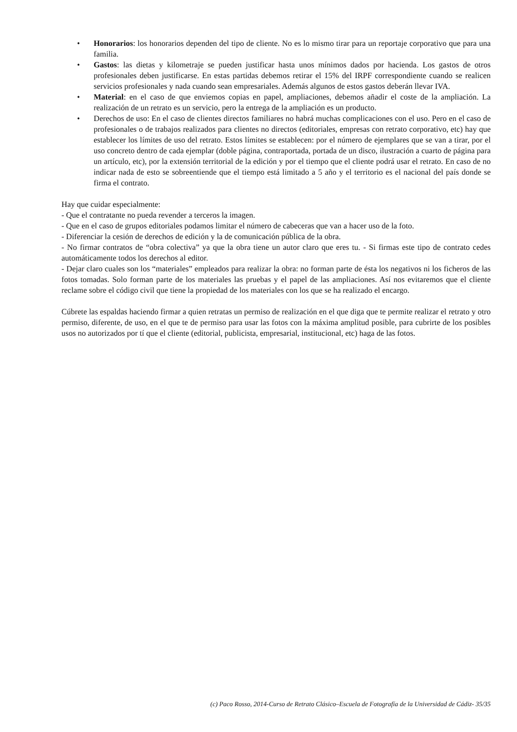• Honorarios: los honorarios dependen del tipo de cliente. No es lo mismo tirar para un reportaje corporativo que para una familia.
• Gastos: las dietas y kilometraje se pueden justificar hasta unos mínimos dados por hacienda. Los gastos de otros profesionales deben justificarse. En estas partidas debemos retirar el 15% del IRPF correspondiente cuando se realicen servicios profesionales y nada cuando sean empresariales. Además algunos de estos gastos deberán llevar IVA.
• Material: en el caso de que enviemos copias en papel, ampliaciones, debemos añadir el coste de la ampliación. La realización de un retrato es un servicio, pero la entrega de la ampliación es un producto.
• Derechos de uso: En el caso de clientes directos familiares no habrá muchas complicaciones con el uso. Pero en el caso de profesionales o de trabajos realizados para clientes no directos (editoriales, empresas con retrato corporativo, etc) hay que establecer los límites de uso del retrato. Estos límites se establecen: por el número de ejemplares que se van a tirar, por el uso concreto dentro de cada ejemplar (doble página, contraportada, portada de un disco, ilustración a cuarto de página para un artículo, etc), por la extensión territorial de la edición y por el tiempo que el cliente podrá usar el retrato. En caso de no indicar nada de esto se sobreentiende que el tiempo está limitado a 5 año y el territorio es el nacional del país donde se firma el contrato.
Hay que cuidar especialmente:
- Que el contratante no pueda revender a terceros la imagen.
- Que en el caso de grupos editoriales podamos limitar el número de cabeceras que van a hacer uso de la foto.
- Diferenciar la cesión de derechos de edición y la de comunicación pública de la obra.
- No firmar contratos de “obra colectiva” ya que la obra tiene un autor claro que eres tu. - Si firmas este tipo de contrato cedes automáticamente todos los derechos al editor.
- Dejar claro cuales son los “materiales” empleados para realizar la obra: no forman parte de ésta los negativos ni los ficheros de las fotos tomadas. Solo forman parte de los materiales las pruebas y el papel de las ampliaciones. Así nos evitaremos que el cliente reclame sobre el código civil que tiene la propiedad de los materiales con los que se ha realizado el encargo.
Cúbrete las espaldas haciendo firmar a quien retratas un permiso de realización en el que diga que te permite realizar el retrato y otro permiso, diferente, de uso, en el que te de permiso para usar las fotos con la máxima amplitud posible, para cubrirte de los posibles usos no autorizados por tí que el cliente (editorial, publicista, empresarial, institucional, etc) haga de las fotos.
(c) Paco Rosso, 2014-Curso de Retrato Clásico–Escuela de Fotografía de la Universidad de Cádiz- 35/35